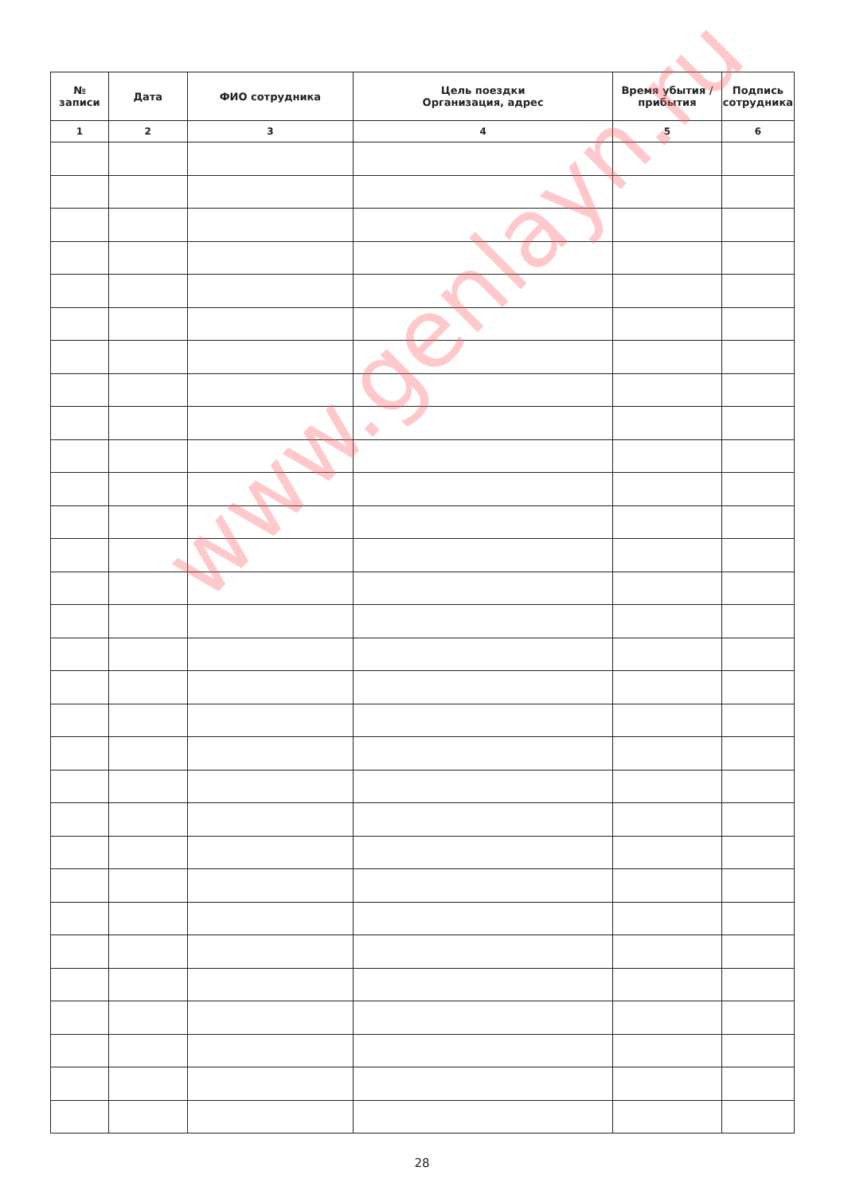| № записи | Дата | ФИО сотрудника | Цель поездки Организация, адрес | Время убытия / прибытия | Подпись сотрудника |
| --- | --- | --- | --- | --- | --- |
| 1 | 2 | 3 | 4 | 5 | 6 |
www.genlayn.ru
28